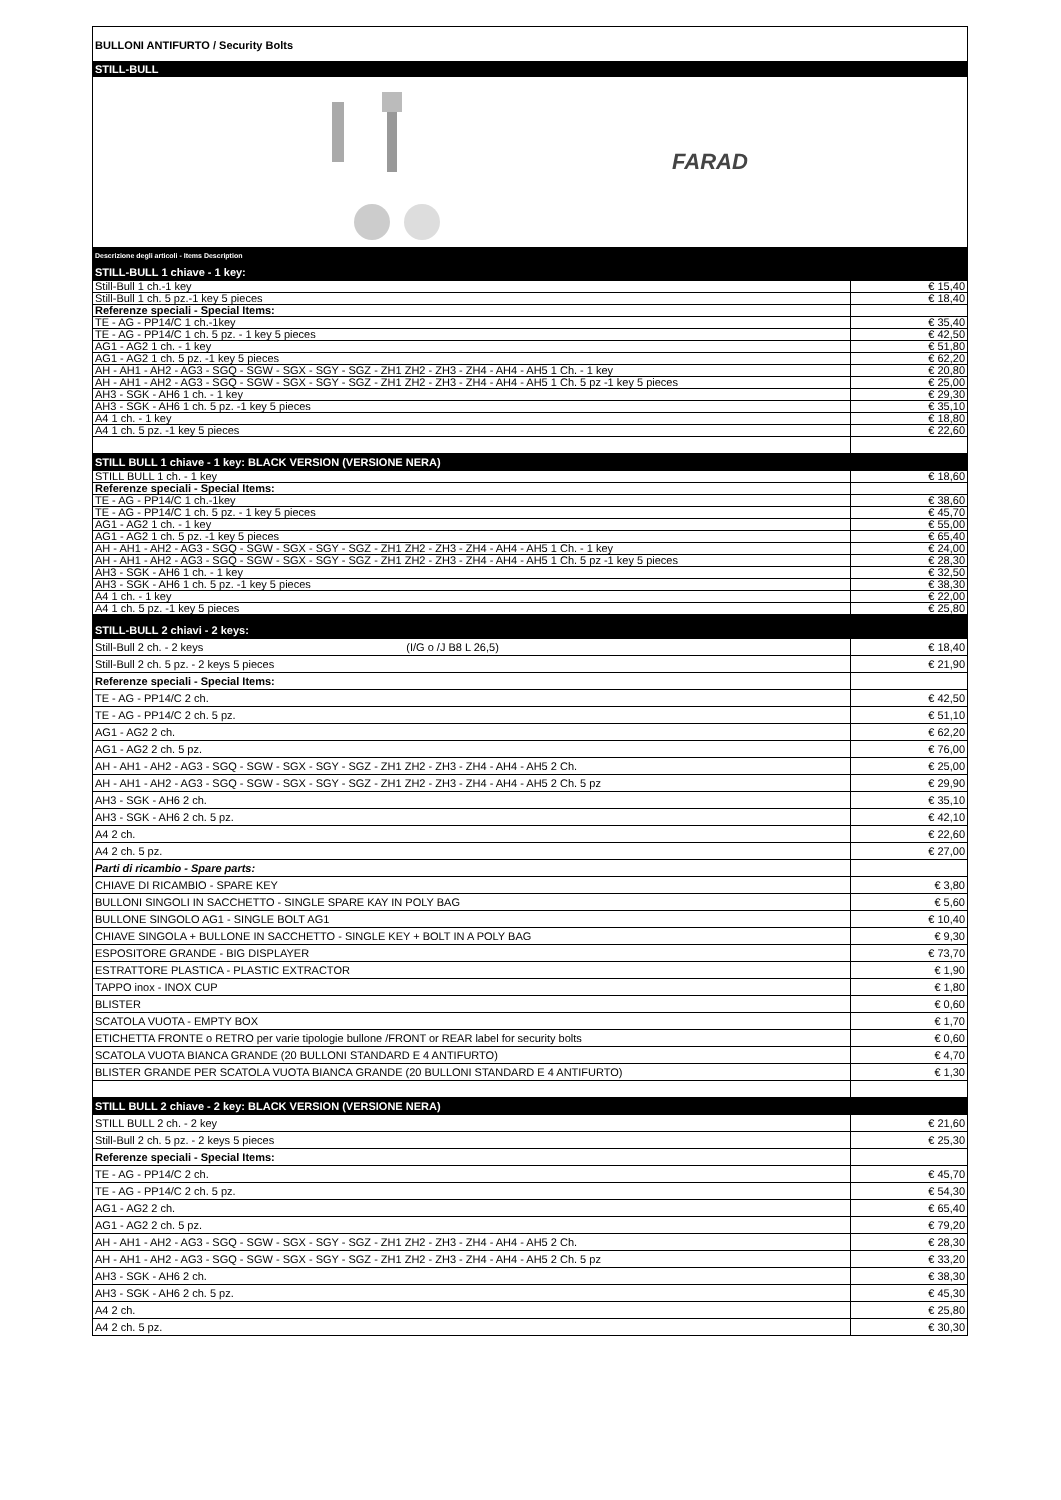BULLONI ANTIFURTO / Security Bolts
STILL-BULL
FARAD
| Descrizione degli articoli - Items Description | |
| STILL-BULL 1 chiave - 1 key: | |
| Still-Bull 1 ch.-1 key | € 15,40 |
| Still-Bull 1 ch. 5 pz.-1 key 5 pieces | € 18,40 |
| Referenze speciali - Special Items: | |
| TE - AG - PP14/C 1 ch.-1key | € 35,40 |
| TE - AG - PP14/C 1 ch. 5 pz. - 1 key 5 pieces | € 42,50 |
| AG1 - AG2 1 ch. - 1 key | € 51,80 |
| AG1 - AG2 1 ch. 5 pz. -1 key 5 pieces | € 62,20 |
| AH - AH1 - AH2 - AG3 - SGQ - SGW - SGX - SGY - SGZ - ZH1 ZH2 - ZH3 - ZH4 - AH4 - AH5 1 Ch. - 1 key | € 20,80 |
| AH - AH1 - AH2 - AG3 - SGQ - SGW - SGX - SGY - SGZ - ZH1 ZH2 - ZH3 - ZH4 - AH4 - AH5 1 Ch. 5 pz -1 key 5 pieces | € 25,00 |
| AH3 - SGK - AH6 1 ch. - 1 key | € 29,30 |
| AH3 - SGK - AH6 1 ch. 5 pz. -1 key 5 pieces | € 35,10 |
| A4 1 ch. - 1 key | € 18,80 |
| A4 1 ch. 5 pz. -1 key 5 pieces | € 22,60 |
| STILL BULL 1 chiave - 1 key: BLACK VERSION (VERSIONE NERA) | |
| STILL BULL 1 ch. - 1 key | € 18,60 |
| Referenze speciali - Special Items: | |
| TE - AG - PP14/C 1 ch.-1key | € 38,60 |
| TE - AG - PP14/C 1 ch. 5 pz. - 1 key 5 pieces | € 45,70 |
| AG1 - AG2 1 ch. - 1 key | € 55,00 |
| AG1 - AG2 1 ch. 5 pz. -1 key 5 pieces | € 65,40 |
| AH - AH1 - AH2 - AG3 - SGQ - SGW - SGX - SGY - SGZ - ZH1 ZH2 - ZH3 - ZH4 - AH4 - AH5 1 Ch. - 1 key | € 24,00 |
| AH - AH1 - AH2 - AG3 - SGQ - SGW - SGX - SGY - SGZ - ZH1 ZH2 - ZH3 - ZH4 - AH4 - AH5 1 Ch. 5 pz -1 key 5 pieces | € 28,30 |
| AH3 - SGK - AH6 1 ch. - 1 key | € 32,50 |
| AH3 - SGK - AH6 1 ch. 5 pz. -1 key 5 pieces | € 38,30 |
| A4 1 ch. - 1 key | € 22,00 |
| A4 1 ch. 5 pz. -1 key 5 pieces | € 25,80 |
| STILL-BULL 2 chiavi - 2 keys: | |
| Still-Bull 2 ch. - 2 keys (I/G o /J B8 L 26,5) | € 18,40 |
| Still-Bull 2 ch. 5 pz. - 2 keys 5 pieces | € 21,90 |
| Referenze speciali - Special Items: | |
| TE - AG - PP14/C 2 ch. | € 42,50 |
| TE - AG - PP14/C 2 ch. 5 pz. | € 51,10 |
| AG1 - AG2 2 ch. | € 62,20 |
| AG1 - AG2 2 ch. 5 pz. | € 76,00 |
| AH - AH1 - AH2 - AG3 - SGQ - SGW - SGX - SGY - SGZ - ZH1 ZH2 - ZH3 - ZH4 - AH4 - AH5 2 Ch. | € 25,00 |
| AH - AH1 - AH2 - AG3 - SGQ - SGW - SGX - SGY - SGZ - ZH1 ZH2 - ZH3 - ZH4 - AH4 - AH5 2 Ch. 5 pz | € 29,90 |
| AH3 - SGK - AH6 2 ch. | € 35,10 |
| AH3 - SGK - AH6 2 ch. 5 pz. | € 42,10 |
| A4 2 ch. | € 22,60 |
| A4 2 ch. 5 pz. | € 27,00 |
| Parti di ricambio - Spare parts: | |
| CHIAVE DI RICAMBIO - SPARE KEY | € 3,80 |
| BULLONI SINGOLI IN SACCHETTO - SINGLE SPARE KAY IN POLY BAG | € 5,60 |
| BULLONE SINGOLO AG1 - SINGLE BOLT AG1 | € 10,40 |
| CHIAVE SINGOLA + BULLONE IN SACCHETTO - SINGLE KEY + BOLT IN A POLY BAG | € 9,30 |
| ESPOSITORE GRANDE - BIG DISPLAYER | € 73,70 |
| ESTRATTORE PLASTICA - PLASTIC EXTRACTOR | € 1,90 |
| TAPPO inox - INOX CUP | € 1,80 |
| BLISTER | € 0,60 |
| SCATOLA VUOTA - EMPTY BOX | € 1,70 |
| ETICHETTA FRONTE o RETRO per varie tipologie bullone /FRONT or REAR label for security bolts | € 0,60 |
| SCATOLA VUOTA BIANCA GRANDE (20 BULLONI STANDARD E 4 ANTIFURTO) | € 4,70 |
| BLISTER GRANDE PER SCATOLA VUOTA BIANCA GRANDE (20 BULLONI STANDARD E 4 ANTIFURTO) | € 1,30 |
| STILL BULL 2 chiave - 2 key: BLACK VERSION (VERSIONE NERA) | |
| STILL BULL 2 ch. - 2 key | € 21,60 |
| Still-Bull 2 ch. 5 pz. - 2 keys 5 pieces | € 25,30 |
| Referenze speciali - Special Items: | |
| TE - AG - PP14/C 2 ch. | € 45,70 |
| TE - AG - PP14/C 2 ch. 5 pz. | € 54,30 |
| AG1 - AG2 2 ch. | € 65,40 |
| AG1 - AG2 2 ch. 5 pz. | € 79,20 |
| AH - AH1 - AH2 - AG3 - SGQ - SGW - SGX - SGY - SGZ - ZH1 ZH2 - ZH3 - ZH4 - AH4 - AH5 2 Ch. | € 28,30 |
| AH - AH1 - AH2 - AG3 - SGQ - SGW - SGX - SGY - SGZ - ZH1 ZH2 - ZH3 - ZH4 - AH4 - AH5 2 Ch. 5 pz | € 33,20 |
| AH3 - SGK - AH6 2 ch. | € 38,30 |
| AH3 - SGK - AH6 2 ch. 5 pz. | € 45,30 |
| A4 2 ch. | € 25,80 |
| A4 2 ch. 5 pz. | € 30,30 |